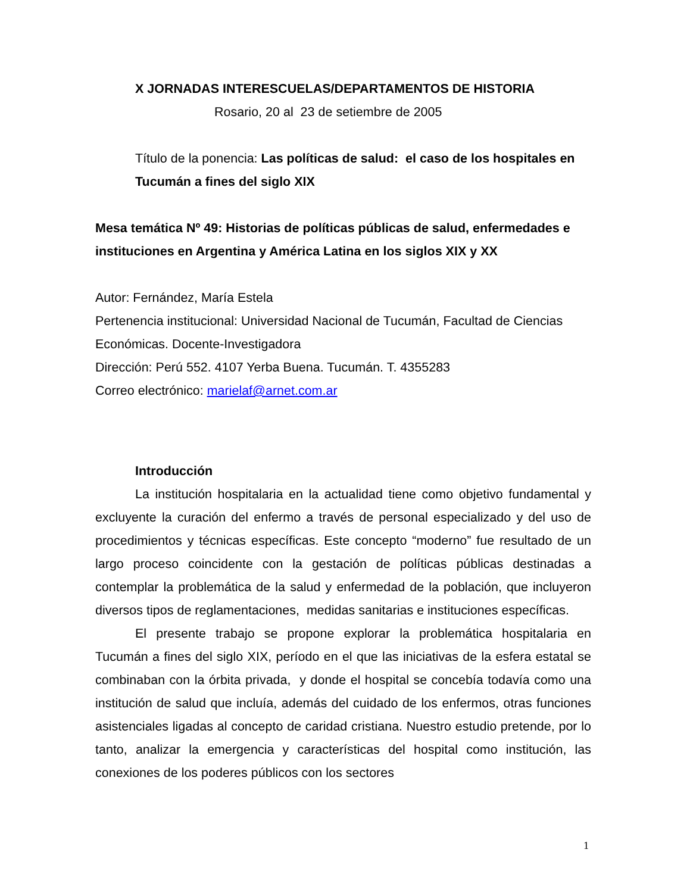X JORNADAS INTERESCUELAS/DEPARTAMENTOS DE HISTORIA
Rosario, 20 al 23 de setiembre de 2005
Título de la ponencia: Las políticas de salud: el caso de los hospitales en Tucumán a fines del siglo XIX
Mesa temática Nº 49: Historias de políticas públicas de salud, enfermedades e instituciones en Argentina y América Latina en los siglos XIX y XX
Autor: Fernández, María Estela
Pertenencia institucional: Universidad Nacional de Tucumán, Facultad de Ciencias Económicas. Docente-Investigadora
Dirección: Perú 552. 4107 Yerba Buena. Tucumán. T. 4355283
Correo electrónico: marielaf@arnet.com.ar
Introducción
La institución hospitalaria en la actualidad tiene como objetivo fundamental y excluyente la curación del enfermo a través de personal especializado y del uso de procedimientos y técnicas específicas. Este concepto “moderno” fue resultado de un largo proceso coincidente con la gestación de políticas públicas destinadas a contemplar la problemática de la salud y enfermedad de la población, que incluyeron diversos tipos de reglamentaciones, medidas sanitarias e instituciones específicas.
El presente trabajo se propone explorar la problemática hospitalaria en Tucumán a fines del siglo XIX, período en el que las iniciativas de la esfera estatal se combinaban con la órbita privada, y donde el hospital se concebía todavía como una institución de salud que incluía, además del cuidado de los enfermos, otras funciones asistenciales ligadas al concepto de caridad cristiana. Nuestro estudio pretende, por lo tanto, analizar la emergencia y características del hospital como institución, las conexiones de los poderes públicos con los sectores
1